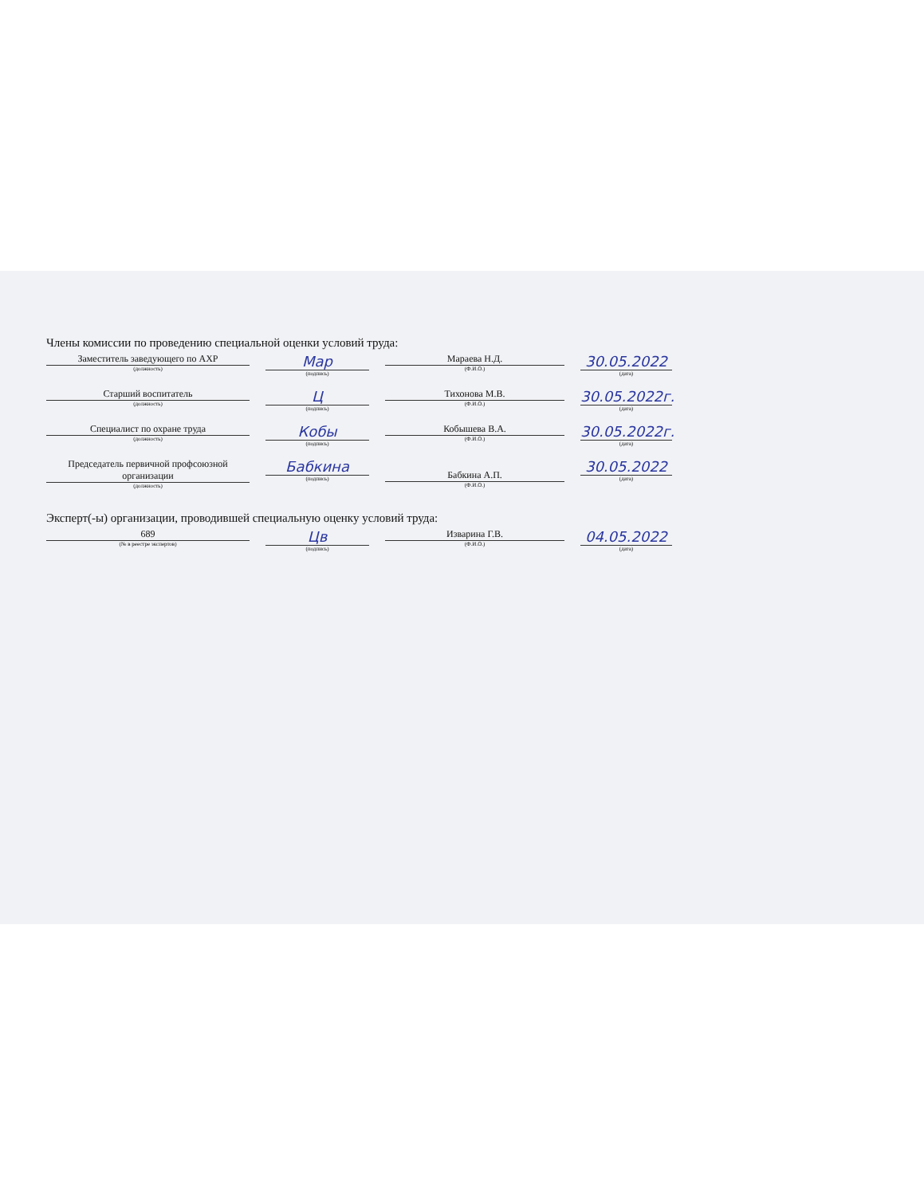Члены комиссии по проведению специальной оценки условий труда:
Заместитель заведующего по АХР
(должность)
Мар
(подпись)
Мараева Н.Д.
(Ф.И.О.)
30.05.2022
(дата)
Старший воспитатель
(должность)
Ц
(подпись)
Тихонова М.В.
(Ф.И.О.)
30.05.2022г.
(дата)
Специалист по охране труда
(должность)
Кобы
(подпись)
Кобышева В.А.
(Ф.И.О.)
30.05.2022г.
(дата)
Председатель первичной профсоюзной организации
(должность)
Бабкина
(подпись)
Бабкина А.П.
(Ф.И.О.)
30.05.2022
(дата)
Эксперт(-ы) организации, проводившей специальную оценку условий труда:
689
(№ в реестре экспертов)
Цв
(подпись)
Изварина Г.В.
(Ф.И.О.)
04.05.2022
(дата)